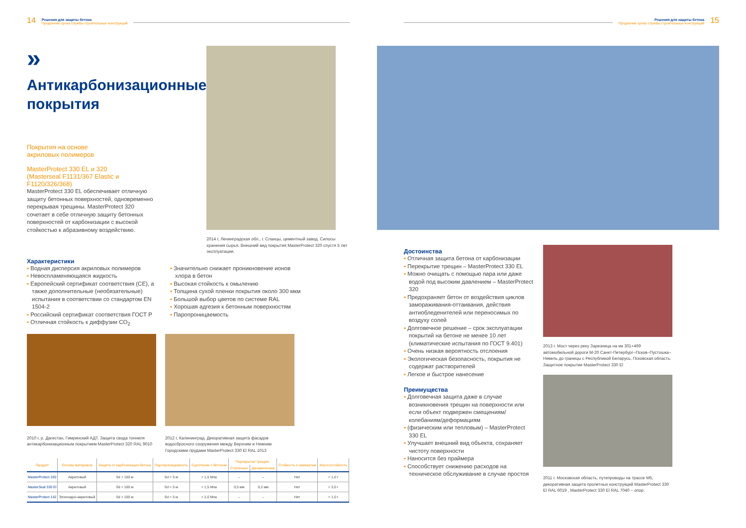14
Решения для защиты бетона
Продление срока службы строительных конструкций
»
Антикарбонизационные покрытия
Покрытия на основе
акриловых полимеров
MasterProtect 330 EL и 320
(Masterseal F1131/367 Elastic и
F1120/326/368)
MasterProtect 330 EL обеспечивает отличную защиту бетонных поверхностей, одновременно перекрывая трещины. MasterProtect 320 сочетает в себе отличную защиту бетонных поверхностей от карбонизации с высокой стойкостью к абразивному воздействию.
2014 г, Ленинградская обл., г. Сланцы, цементный завод. Силосы хранения сырья. Внешний вид покрытия MasterProtect 320 спустя 5 лет эксплуатации.
Характеристики
▪ Водная дисперсия акриловых полимеров
▪ Невоспламеняющаяся жидкость
▪ Европейский сертификат соответствия (CE), а также дополнительные (необязательные) испытания в соответствии со стандартом EN 1504-2
▪ Российский сертификат соответствия ГОСТ Р
▪ Отличная стойкость к диффузии CO<sub>2</sub>
▪ Значительно снижает проникновение ионов хлора в бетон
▪ Высокая стойкость к омылению
▪ Толщина сухой пленки покрытия около 300 мкм
▪ Большой выбор цветов по системе RAL
▪ Хорошая адгезия к бетонным поверхностям
▪ Паропроницаемость
2010 г, р. Дагестан, Гимринский АДТ. Защита свода тоннеля антикарбонизационным покрытием MasterProtect 320 RAL 9010
2012 г, Калининград. Декоративная защита фасадов водосбросного сооружения между Верхним и Нижним Городскими прудами MasterProtect 330 El RAL 1013
| Продукт | Основа материала | Защита от карбонизации бетона | Паропроницаемость | Сцепление с бетоном | Перекрытие трещин: | | Стойкость к химикатам | Износостойкость |
| --- | --- | --- | --- | --- | --- | --- | --- | --- |
| | | | | | Статичные | Динамические | | |
| MasterProtect 320 | Акриловый | Sd > 100 м | Sd < 5 м | > 1,5 Мпа | – | – | Нет | < 1,0 г |
| MasterSeal 330 El | Акриловый | Sd > 100 м | Sd < 5 м | > 1,5 Мпа | 0,5 мм | 0,2 мм | Нет | < 3,0 г |
| MasterProtect 142 | Эпоксидно-акриловый | Sd > 100 м | Sd < 5 м | > 2,0 Мпа | – | – | Нет | < 1,0 г |
Решения для защиты бетона
Продление срока службы строительных конструкций
15
Достоинства
▪ Отличная защита бетона от карбонизации
▪ Перекрытие трещин – MasterProtect 330 EL
▪ Можно очищать с помощью пара или даже водой под высоким давлением – MasterProtect 320
▪ Предохраняет бетон от воздействия циклов замораживания-оттаивания, действия антиобледенителей или переносимых по воздуху солей
▪ Долговечное решение – срок эксплуатации покрытий на бетоне не менее 10 лет (климатические испытания по ГОСТ 9.401)
▪ Очень низкая вероятность отслоения
▪ Экологическая безопасность, покрытия не содержат растворителей
▪ Легкое и быстрое нанесение
Преимущества
▪ Долговечная защита даже в случае возникновения трещин на поверхности или если объект подвержен смещениям/колебаниям/деформациям
▪ (физическим или тепловым) – MasterProtect 330 EL
▪ Улучшает внешний вид объекта, сохраняет чистоту поверхности
▪ Наносится без праймера
▪ Способствует снижению расходов на техническое обслуживание в случае простоя
2013 г. Мост через реку Зарезница на км 301+469 автомобильной дороги М-20 Санкт-Петербург–Псков–Пустошка–Невель до границы с Республикой Беларусь, Псковская область. Защитное покрытие MasterProtect 330 El
2011 г. Московская область, путепроводы на трассе М5, декоративная защита пролетных конструкций MasterProtect 330 El RAL 6019 , MasterProtect 330 El RAL 7040 – опор.